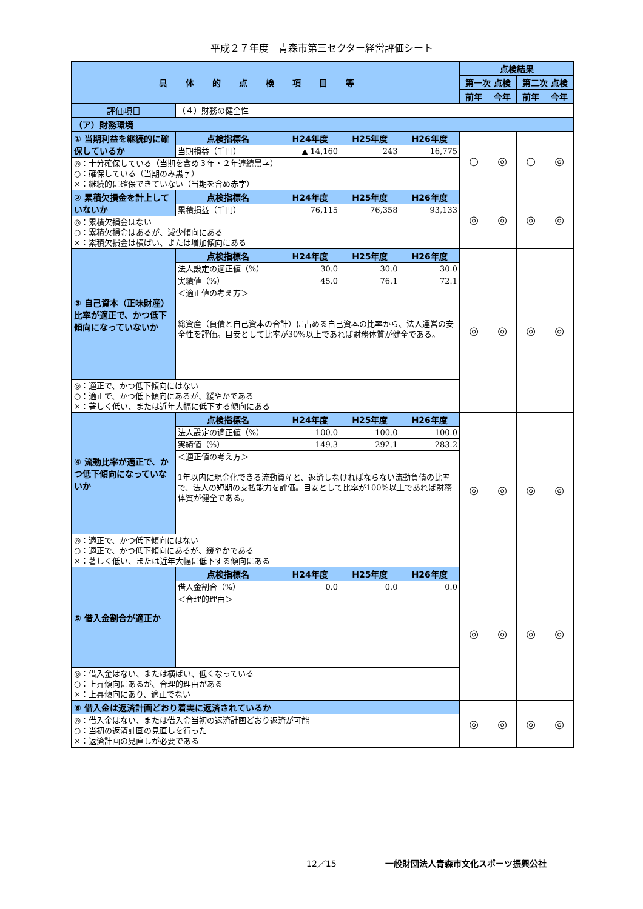平成２７年度　青森市第三セクター経営評価シート
| 具体的点検項目等 | | | | | 点検結果 | | | |
| --- | --- | --- | --- | --- | --- | --- | --- | --- |
| | | | | | 第一次 点検 | | 第二次 点検 | |
| | | | | | 前年 | 今年 | 前年 | 今年 |
| 評価項目 | （４）財務の健全性 | | | | | | | |
| （ア）財務環境 | | | | | | | | |
| ① 当期利益を継続的に確保しているか | 点検指標名 | H24年度 | H25年度 | H26年度 | ○ | ◎ | ○ | ◎ |
| | 当期損益（千円） | ▲ 14,160 | 243 | 16,775 | | | | |
| ◎：十分確保している（当期を含め３年・２年連続黒字） ○：確保している（当期のみ黒字） ×：継続的に確保できていない（当期を含め赤字） | | | | | | | | |
| ② 累積欠損金を計上していないか | 点検指標名 | H24年度 | H25年度 | H26年度 | ◎ | ◎ | ◎ | ◎ |
| | 累積損益（千円） | 76,115 | 76,358 | 93,133 | | | | |
| ◎：累積欠損金はない ○：累積欠損金はあるが、減少傾向にある ×：累積欠損金は横ばい、または増加傾向にある | | | | | | | | |
| ③ 自己資本（正味財産）比率が適正で、かつ低下傾向になっていないか | 点検指標名 | H24年度 | H25年度 | H26年度 | ◎ | ◎ | ◎ | ◎ |
| | 法人設定の適正値（%） | 30.0 | 30.0 | 30.0 | | | | |
| | 実績値（%） | 45.0 | 76.1 | 72.1 | | | | |
| | ＜適正値の考え方＞ 総資産（負債と自己資本の合計）に占める自己資本の比率から、法人運営の安全性を評価。目安として比率が30%以上であれば財務体質が健全である。 | | | | | | | |
| ◎：適正で、かつ低下傾向にはない ○：適正で、かつ低下傾向にあるが、緩やかである ×：著しく低い、または近年大幅に低下する傾向にある | | | | | | | | |
| ④ 流動比率が適正で、かつ低下傾向になっていないか | 点検指標名 | H24年度 | H25年度 | H26年度 | ◎ | ◎ | ◎ | ◎ |
| | 法人設定の適正値（%） | 100.0 | 100.0 | 100.0 | | | | |
| | 実績値（%） | 149.3 | 292.1 | 283.2 | | | | |
| | ＜適正値の考え方＞ 1年以内に現金化できる流動資産と、返済しなければならない流動負債の比率で、法人の短期の支払能力を評価。目安として比率が100%以上であれば財務体質が健全である。 | | | | | | | |
| ◎：適正で、かつ低下傾向にはない ○：適正で、かつ低下傾向にあるが、緩やかである ×：著しく低い、または近年大幅に低下する傾向にある | | | | | | | | |
| ⑤ 借入金割合が適正か | 点検指標名 | H24年度 | H25年度 | H26年度 | ◎ | ◎ | ◎ | ◎ |
| | 借入金割合（%） | 0.0 | 0.0 | 0.0 | | | | |
| | ＜合理的理由＞ | | | | | | | |
| ◎：借入金はない、または横ばい、低くなっている ○：上昇傾向にあるが、合理的理由がある ×：上昇傾向にあり、適正でない | | | | | | | | |
| ⑥ 借入金は返済計画どおり着実に返済されているか | | | | | ◎ | ◎ | ◎ | ◎ |
| ◎：借入金はない、または借入金当初の返済計画どおり返済が可能 ○：当初の返済計画の見直しを行った ×：返済計画の見直しが必要である | | | | | | | | |
12／15 一般財団法人青森市文化スポーツ振興公社